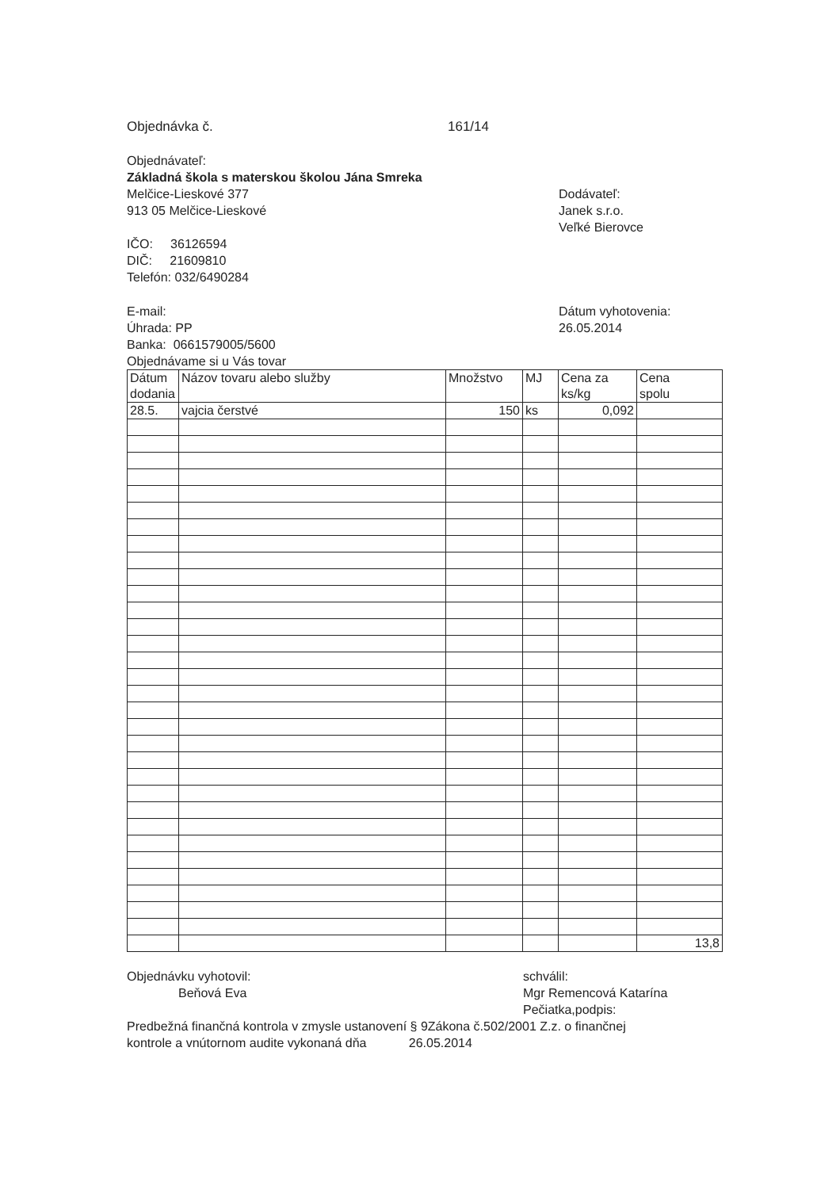Objednávka č. 161/14
Objednávateľ:
Základná škola s materskou školou Jána Smreka
Melčice-Lieskové 377
913 05 Melčice-Lieskové
Dodávateľ:
Janek s.r.o.
Veľké Bierovce
IČO: 36126594
DIČ: 21609810
Telefón: 032/6490284
E-mail:
Úhrada: PP
Banka: 0661579005/5600
Objednávame si u Vás tovar
Dátum vyhotovenia:
26.05.2014
| Dátum dodania | Názov tovaru alebo služby | Množstvo | MJ | Cena za ks/kg | Cena spolu |
| 28.5. | vajcia čerstvé | 150 | ks | 0,092 | |
| | | | | | 13,8 |
Objednávku vyhotovil:
Beňová Eva
schválil:
Mgr Remencová Katarína
Pečiatka,podpis:
Predbežná finančná kontrola v zmysle ustanovení § 9Zákona č.502/2001 Z.z. o finančnej
kontrole a vnútornom audite vykonaná dňa 26.05.2014